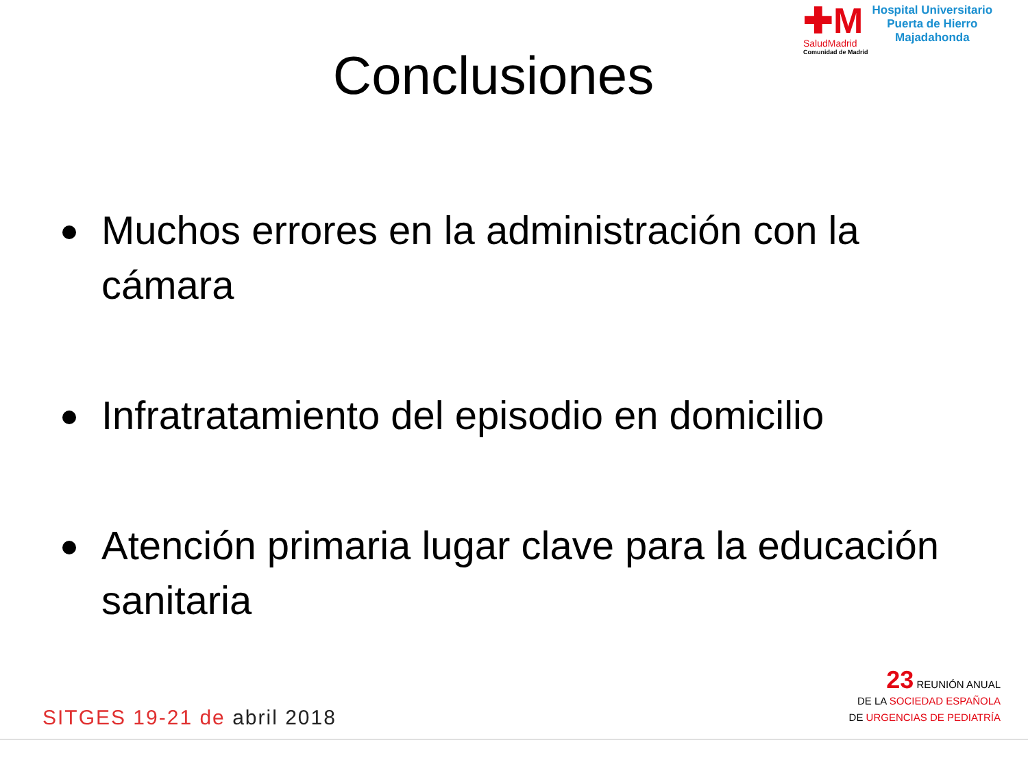✚M
SaludMadrid
Comunidad de Madrid
Hospital Universitario
Puerta de Hierro
Majadahonda
Conclusiones
Muchos errores en la administración con la cámara
Infratratamiento del episodio en domicilio
Atención primaria lugar clave para la educación sanitaria
SITGES 19-21 de abril 2018
23 REUNIÓN ANUAL
DE LA SOCIEDAD ESPAÑOLA
DE URGENCIAS DE PEDIATRÍA